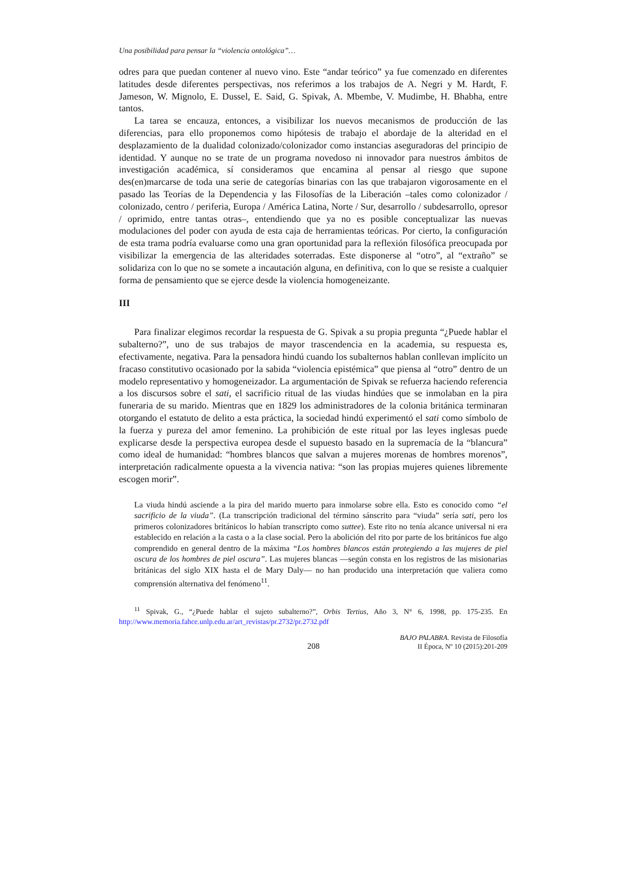Una posibilidad para pensar la “violencia ontológica”…
odres para que puedan contener al nuevo vino. Este “andar teórico” ya fue comenzado en diferentes latitudes desde diferentes perspectivas, nos referimos a los trabajos de A. Negri y M. Hardt, F. Jameson, W. Mignolo, E. Dussel, E. Said, G. Spivak, A. Mbembe, V. Mudimbe, H. Bhabha, entre tantos.
La tarea se encauza, entonces, a visibilizar los nuevos mecanismos de producción de las diferencias, para ello proponemos como hipótesis de trabajo el abordaje de la alteridad en el desplazamiento de la dualidad colonizado/colonizador como instancias aseguradoras del principio de identidad. Y aunque no se trate de un programa novedoso ni innovador para nuestros ámbitos de investigación académica, sí consideramos que encamina al pensar al riesgo que supone des(en)marcarse de toda una serie de categorías binarias con las que trabajaron vigorosamente en el pasado las Teorías de la Dependencia y las Filosofías de la Liberación –tales como colonizador / colonizado, centro / periferia, Europa / América Latina, Norte / Sur, desarrollo / subdesarrollo, opresor / oprimido, entre tantas otras–, entendiendo que ya no es posible conceptualizar las nuevas modulaciones del poder con ayuda de esta caja de herramientas teóricas. Por cierto, la configuración de esta trama podría evaluarse como una gran oportunidad para la reflexión filosófica preocupada por visibilizar la emergencia de las alteridades soterradas. Este disponerse al “otro”, al “extraño” se solidariza con lo que no se somete a incautación alguna, en definitiva, con lo que se resiste a cualquier forma de pensamiento que se ejerce desde la violencia homogeneizante.
III
Para finalizar elegimos recordar la respuesta de G. Spivak a su propia pregunta “¿Puede hablar el subalterno?”, uno de sus trabajos de mayor trascendencia en la academia, su respuesta es, efectivamente, negativa. Para la pensadora hindú cuando los subalternos hablan conllevan implícito un fracaso constitutivo ocasionado por la sabida “violencia epistémica” que piensa al “otro” dentro de un modelo representativo y homogeneizador. La argumentación de Spivak se refuerza haciendo referencia a los discursos sobre el sati, el sacrificio ritual de las viudas hindúes que se inmolaban en la pira funeraria de su marido. Mientras que en 1829 los administradores de la colonia británica terminaran otorgando el estatuto de delito a esta práctica, la sociedad hindú experimentó el sati como símbolo de la fuerza y pureza del amor femenino. La prohibición de este ritual por las leyes inglesas puede explicarse desde la perspectiva europea desde el supuesto basado en la supremacía de la “blancura” como ideal de humanidad: “hombres blancos que salvan a mujeres morenas de hombres morenos”, interpretación radicalmente opuesta a la vivencia nativa: “son las propias mujeres quienes libremente escogen morir”.
La viuda hindú asciende a la pira del marido muerto para inmolarse sobre ella. Esto es conocido como “el sacrificio de la viuda”. (La transcripción tradicional del término sánscrito para “viuda” sería sati, pero los primeros colonizadores británicos lo habían transcripto como suttee). Este rito no tenía alcance universal ni era establecido en relación a la casta o a la clase social. Pero la abolición del rito por parte de los británicos fue algo comprendido en general dentro de la máxima “Los hombres blancos están protegiendo a las mujeres de piel oscura de los hombres de piel oscura”. Las mujeres blancas —según consta en los registros de las misionarias británicas del siglo XIX hasta el de Mary Daly— no han producido una interpretación que valiera como comprensión alternativa del fenómeno<sup>11</sup>.
<sup>11</sup> Spivak, G., “¿Puede hablar el sujeto subalterno?”, Orbis Tertius, Año 3, N° 6, 1998, pp. 175-235. En http://www.memoria.fahce.unlp.edu.ar/art_revistas/pr.2732/pr.2732.pdf
208 BAJO PALABRA. Revista de Filosofía
II Época, Nº 10 (2015):201-209